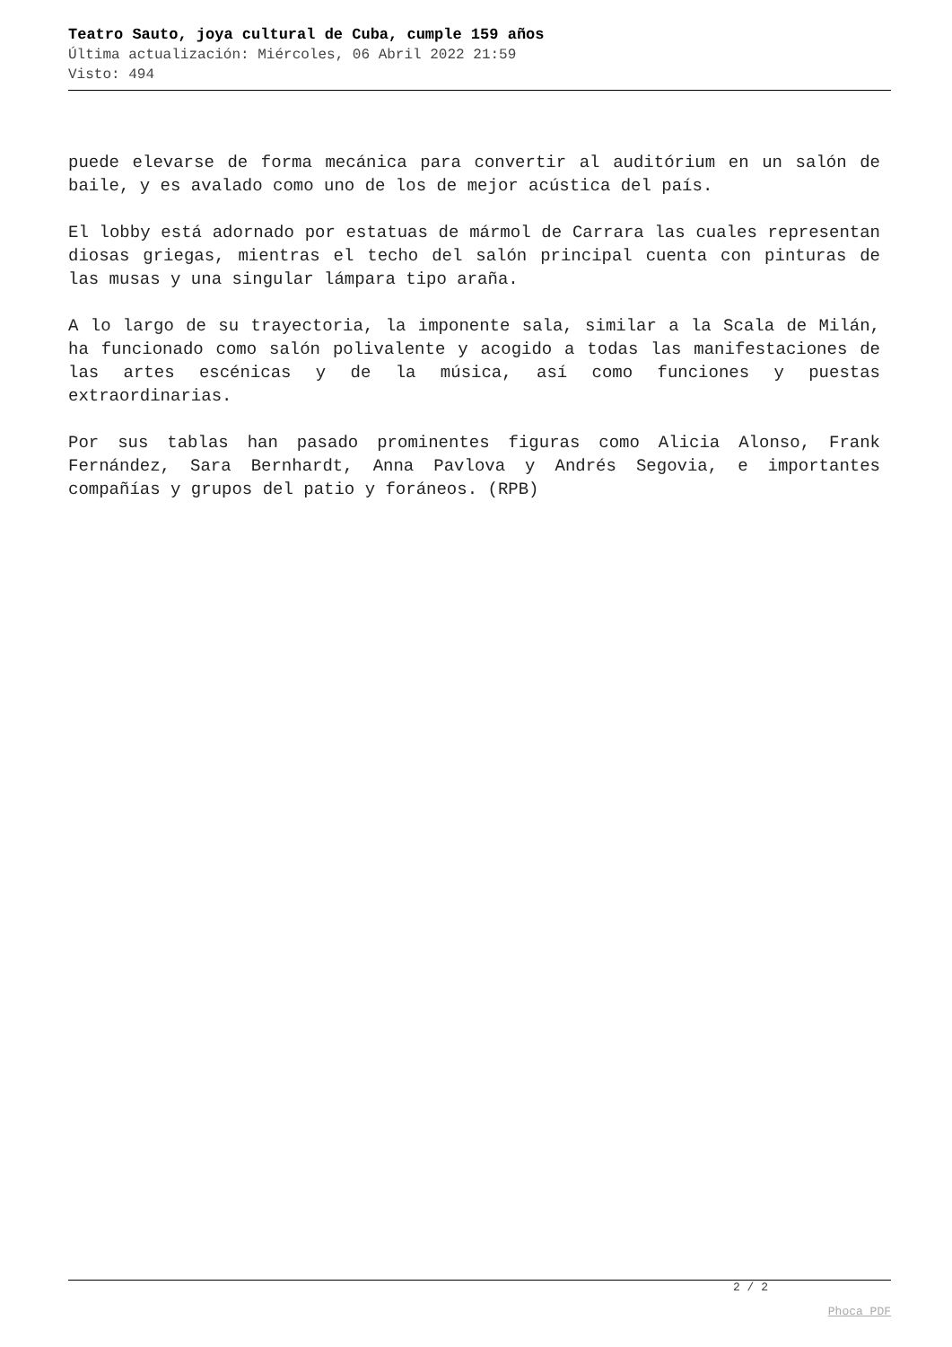Teatro Sauto, joya cultural de Cuba, cumple 159 años
Última actualización: Miércoles, 06 Abril 2022 21:59
Visto: 494
puede elevarse de forma mecánica para convertir al auditórium en un salón de baile, y es avalado como uno de los de mejor acústica del país.
El lobby está adornado por estatuas de mármol de Carrara las cuales representan diosas griegas, mientras el techo del salón principal cuenta con pinturas de las musas y una singular lámpara tipo araña.
A lo largo de su trayectoria, la imponente sala, similar a la Scala de Milán, ha funcionado como salón polivalente y acogido a todas las manifestaciones de las artes escénicas y de la música, así como funciones y puestas extraordinarias.
Por sus tablas han pasado prominentes figuras como Alicia Alonso, Frank Fernández, Sara Bernhardt, Anna Pavlova y Andrés Segovia, e importantes compañías y grupos del patio y foráneos. (RPB)
2 / 2
Phoca PDF